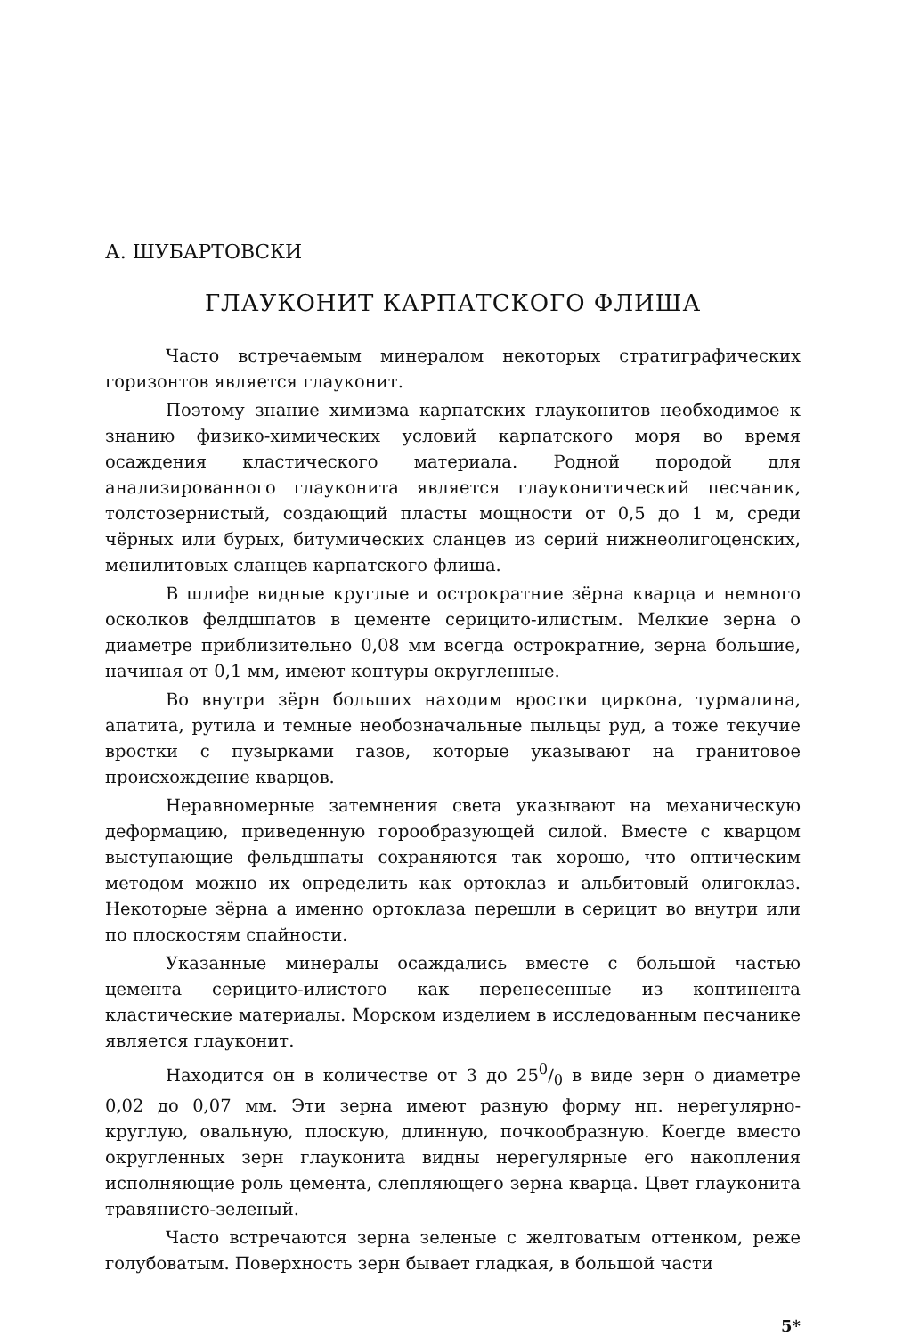А. ШУБАРТОВСКИ
ГЛАУКОНИТ КАРПАТСКОГО ФЛИША
Часто встречаемым минералом некоторых стратиграфических горизонтов является глауконит.
Поэтому знание химизма карпатских глауконитов необходимое к знанию физико-химических условий карпатского моря во время осаждения кластического материала. Родной породой для анализированного глауконита является глауконитический песчаник, толстозернистый, создающий пласты мощности от 0,5 до 1 м, среди чёрных или бурых, битумических сланцев из серий нижнеолигоценских, менилитовых сланцев карпатского флиша.
В шлифе видные круглые и острократние зёрна кварца и немного осколков фелдшпатов в цементе серицито-илистым. Мелкие зерна о диаметре приблизительно 0,08 мм всегда острократние, зерна большие, начиная от 0,1 мм, имеют контуры округленные.
Во внутри зёрн больших находим вростки циркона, турмалина, апатита, рутила и темные необозначальные пыльцы руд, а тоже текучие вростки с пузырками газов, которые указывают на гранитовое происхождение кварцов.
Неравномерные затемнения света указывают на механическую деформацию, приведенную горообразующей силой. Вместе с кварцом выступающие фельдшпаты сохраняются так хорошо, что оптическим методом можно их определить как ортоклаз и альбитовый олигоклаз. Некоторые зёрна а именно ортоклаза перешли в серицит во внутри или по плоскостям спайности.
Указанные минералы осаждались вместе с большой частью цемента серицито-илистого как перенесенные из континента кластические материалы. Морском изделием в исследованным песчанике является глауконит.
Находится он в количестве от 3 до 250/0 в виде зерн о диаметре 0,02 до 0,07 мм. Эти зерна имеют разную форму нп. нерегулярно-круглую, овальную, плоскую, длинную, почкообразную. Коегде вместо округленных зерн глауконита видны нерегулярные его накопления исполняющие роль цемента, слепляющего зерна кварца. Цвет глауконита травянисто-зеленый.
Часто встречаются зерна зеленые с желтоватым оттенком, реже голубоватым. Поверхность зерн бывает гладкая, в большой части
5*